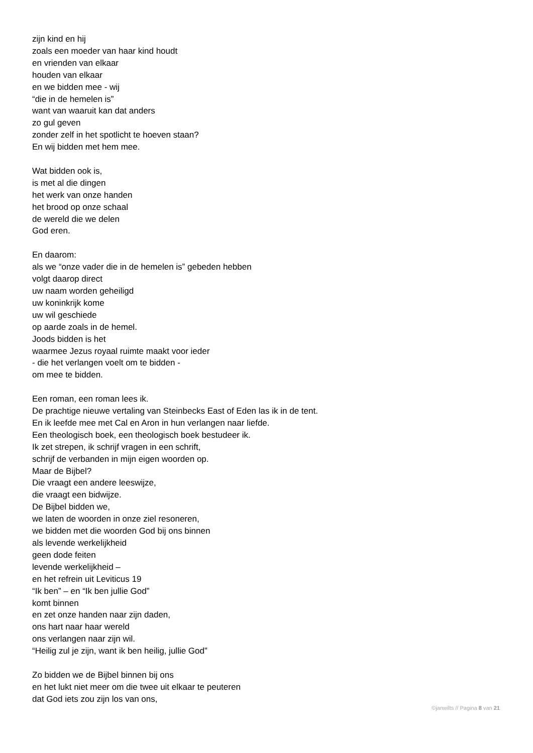zijn kind en hij
zoals een moeder van haar kind houdt
en vrienden van elkaar
houden van elkaar
en we bidden mee - wij
“die in de hemelen is”
want van waaruit kan dat anders
zo gul geven
zonder zelf in het spotlicht te hoeven staan?
En wij bidden met hem mee.
Wat bidden ook is,
is met al die dingen
het werk van onze handen
het brood op onze schaal
de wereld die we delen
God eren.
En daarom:
als we “onze vader die in de hemelen is” gebeden hebben
volgt daarop direct
uw naam worden geheiligd
uw koninkrijk kome
uw wil geschiede
op aarde zoals in de hemel.
Joods bidden is het
waarmee Jezus royaal ruimte maakt voor ieder
- die het verlangen voelt om te bidden -
om mee te bidden.
Een roman, een roman lees ik.
De prachtige nieuwe vertaling van Steinbecks East of Eden las ik in de tent.
En ik leefde mee met Cal en Aron in hun verlangen naar liefde.
Een theologisch boek, een theologisch boek bestudeer ik.
Ik zet strepen, ik schrijf vragen in een schrift,
schrijf de verbanden in mijn eigen woorden op.
Maar de Bijbel?
Die vraagt een andere leeswijze,
die vraagt een bidwijze.
De Bijbel bidden we,
we laten de woorden in onze ziel resoneren,
we bidden met die woorden God bij ons binnen
als levende werkelijkheid
geen dode feiten
levende werkelijkheid –
en het refrein uit Leviticus 19
“Ik ben” – en “Ik ben jullie God”
komt binnen
en zet onze handen naar zijn daden,
ons hart naar haar wereld
ons verlangen naar zijn wil.
“Heilig zul je zijn, want ik ben heilig, jullie God”
Zo bidden we de Bijbel binnen bij ons
en het lukt niet meer om die twee uit elkaar te peuteren
dat God iets zou zijn los van ons,
©janwilts // Pagina 8 van 21